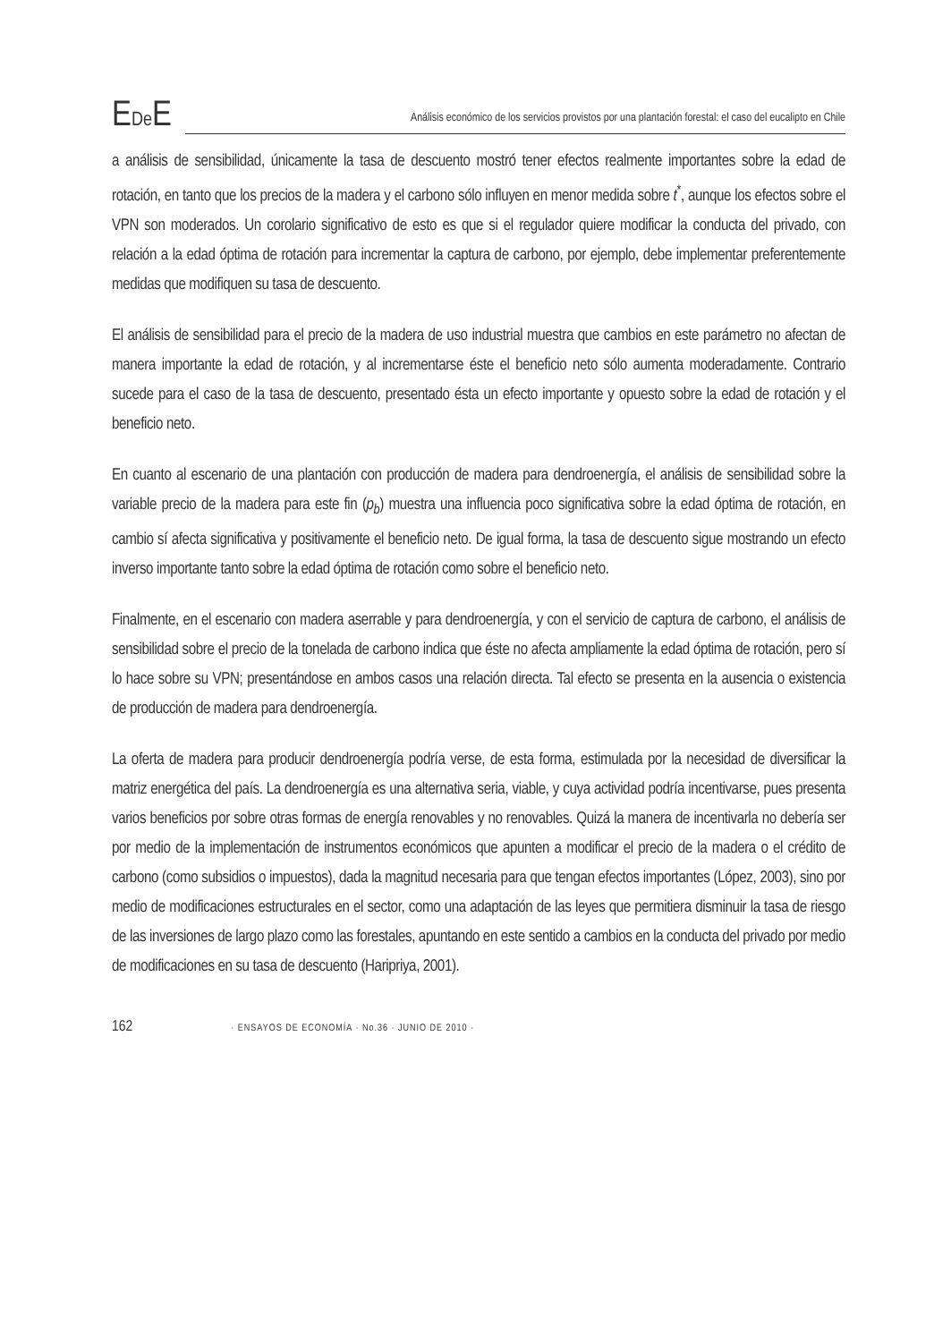EDe E
Análisis económico de los servicios provistos por una plantación forestal: el caso del eucalipto en Chile
a análisis de sensibilidad, únicamente la tasa de descuento mostró tener efectos realmente importantes sobre la edad de rotación, en tanto que los precios de la madera y el carbono sólo influyen en menor medida sobre t<sup>*</sup>, aunque los efectos sobre el VPN son moderados. Un corolario significativo de esto es que si el regulador quiere modificar la conducta del privado, con relación a la edad óptima de rotación para incrementar la captura de carbono, por ejemplo, debe implementar preferentemente medidas que modifiquen su tasa de descuento.
El análisis de sensibilidad para el precio de la madera de uso industrial muestra que cambios en este parámetro no afectan de manera importante la edad de rotación, y al incrementarse éste el beneficio neto sólo aumenta moderadamente. Contrario sucede para el caso de la tasa de descuento, presentado ésta un efecto importante y opuesto sobre la edad de rotación y el beneficio neto.
En cuanto al escenario de una plantación con producción de madera para dendroenergía, el análisis de sensibilidad sobre la variable precio de la madera para este fin (p<sub>b</sub>) muestra una influencia poco significativa sobre la edad óptima de rotación, en cambio sí afecta significativa y positivamente el beneficio neto. De igual forma, la tasa de descuento sigue mostrando un efecto inverso importante tanto sobre la edad óptima de rotación como sobre el beneficio neto.
Finalmente, en el escenario con madera aserrable y para dendroenergía, y con el servicio de captura de carbono, el análisis de sensibilidad sobre el precio de la tonelada de carbono indica que éste no afecta ampliamente la edad óptima de rotación, pero sí lo hace sobre su VPN; presentándose en ambos casos una relación directa. Tal efecto se presenta en la ausencia o existencia de producción de madera para dendroenergía.
La oferta de madera para producir dendroenergía podría verse, de esta forma, estimulada por la necesidad de diversificar la matriz energética del país. La dendroenergía es una alternativa seria, viable, y cuya actividad podría incentivarse, pues presenta varios beneficios por sobre otras formas de energía renovables y no renovables. Quizá la manera de incentivarla no debería ser por medio de la implementación de instrumentos económicos que apunten a modificar el precio de la madera o el crédito de carbono (como subsidios o impuestos), dada la magnitud necesaria para que tengan efectos importantes (López, 2003), sino por medio de modificaciones estructurales en el sector, como una adaptación de las leyes que permitiera disminuir la tasa de riesgo de las inversiones de largo plazo como las forestales, apuntando en este sentido a cambios en la conducta del privado por medio de modificaciones en su tasa de descuento (Haripriya, 2001).
162 · ENSAYOS DE ECONOMÍA · No.36 · JUNIO DE 2010 ·